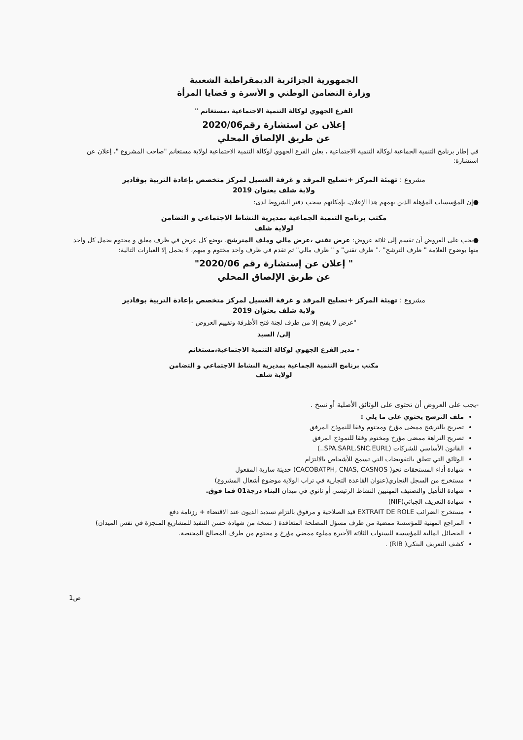الجمهورية الجزائرية الديمقراطية الشعبية
وزارة التضامن الوطني و الأسرة و قضايا المرأة
الفرع الجهوي لوكالة التنمية الاجتماعية ،مستغانم "
إعلان عن استشارة رقم2020/06
عن طريق الإلصاق المحلي
في إطار برنامج التنمية الجماعية لوكالة التنمية الاجتماعية ، يعلن الفرع الجهوي لوكالة التنمية الاجتماعية لولاية مستغانم "صاحب المشروع "، إعلان عن استشارة:
مشروع : تهيئة المركز +تصليح المرقد و غرفة الغسيل لمركز متخصص بإعادة التربية بوقادير
ولاية شلف بعنوان 2019
●إن المؤسسات المؤهلة الذين يهمهم هذا الإعلان، بإمكانهم سحب دفتر الشروط لدى:
مكتب برنامج التنمية الجماعية بمديرية النشاط الاجتماعي و التضامن
لولاية شلف
●يجب على العروض أن تقسم إلى ثلاثة عروض: عرض تقني ،عرض مالي وملف المترشح. يوضع كل عرض في ظرف مغلق و مختوم يحمل كل واحد منها بوضوح العلامة " ظرف الترشح" ،" ظرف تقني" و " ظرف مالي" ثم تقدم في ظرف واحد مختوم و مبهم، لا يحمل إلا العبارات التالية:
" إعلان عن إستشارة رقم 2020/06"
عن طريق الإلصاق المحلي
مشروع : تهيئة المركز +تصليح المرقد و غرفة الغسيل لمركز متخصص بإعادة التربية بوقادير
ولاية شلف بعنوان 2019
"عرض لا يفتح إلا من طرف لجنة فتح الأظرفة وتقييم العروض -
إلى/ السيد
- مدير الفرع الجهوي لوكالة التنمية الاجتماعية،مستغانم
مكتب برنامج التنمية الجماعية بمديرية النشاط الاجتماعي و التضامن
لولاية شلف
-يجب على العروض أن تحتوى على الوثائق الأصلية أو نسخ .
ملف الترشح يحتوي على ما يلي :
تصريح بالترشح ممضى مؤرخ ومختوم وفقا للنموذج المرفق
تصريح النزاهة ممضى مؤرخ ومختوم وفقا للنموذج المرفق
القانون الأساسي للشركات (SPA.SARL.SNC.EURL..)
الوثائق التي تتعلق بالتفويضات التي تسمح للأشخاص بالالتزام
شهادة أداء المستحقات نحو( CACOBATPH, CNAS, CASNOS) حديثة سارية المفعول
مستخرج من السجل التجاري(عنوان القاعدة التجارية في تراب الولاية موضوع أشغال المشروع)
شهادة التأهيل والتصنيف المهنيين النشاط الرئيسي أو ثانوي في ميدان البناء درجة01 فما فوق.
شهادة التعريف الجبائي(NIF)
مستخرج الضرائب EXTRAIT DE ROLE قيد الصلاحية و مرفوق بالتزام تسديد الديون عند الاقتضاء + رزنامة دفع
المراجع المهنية للمؤسسة ممضية من طرف مسؤل المصلحة المتعاقدة ( نسخة من شهادة حسن التنفيذ للمشاريع المنجزة في نفس الميدان)
الحصائل المالية للمؤسسة للسنوات الثلاثة الأخيرة مملوء ممضي مؤرخ و مختوم من طرف المصالح المختصة.
كشف التعريف البنكي( RIB) .
ص1